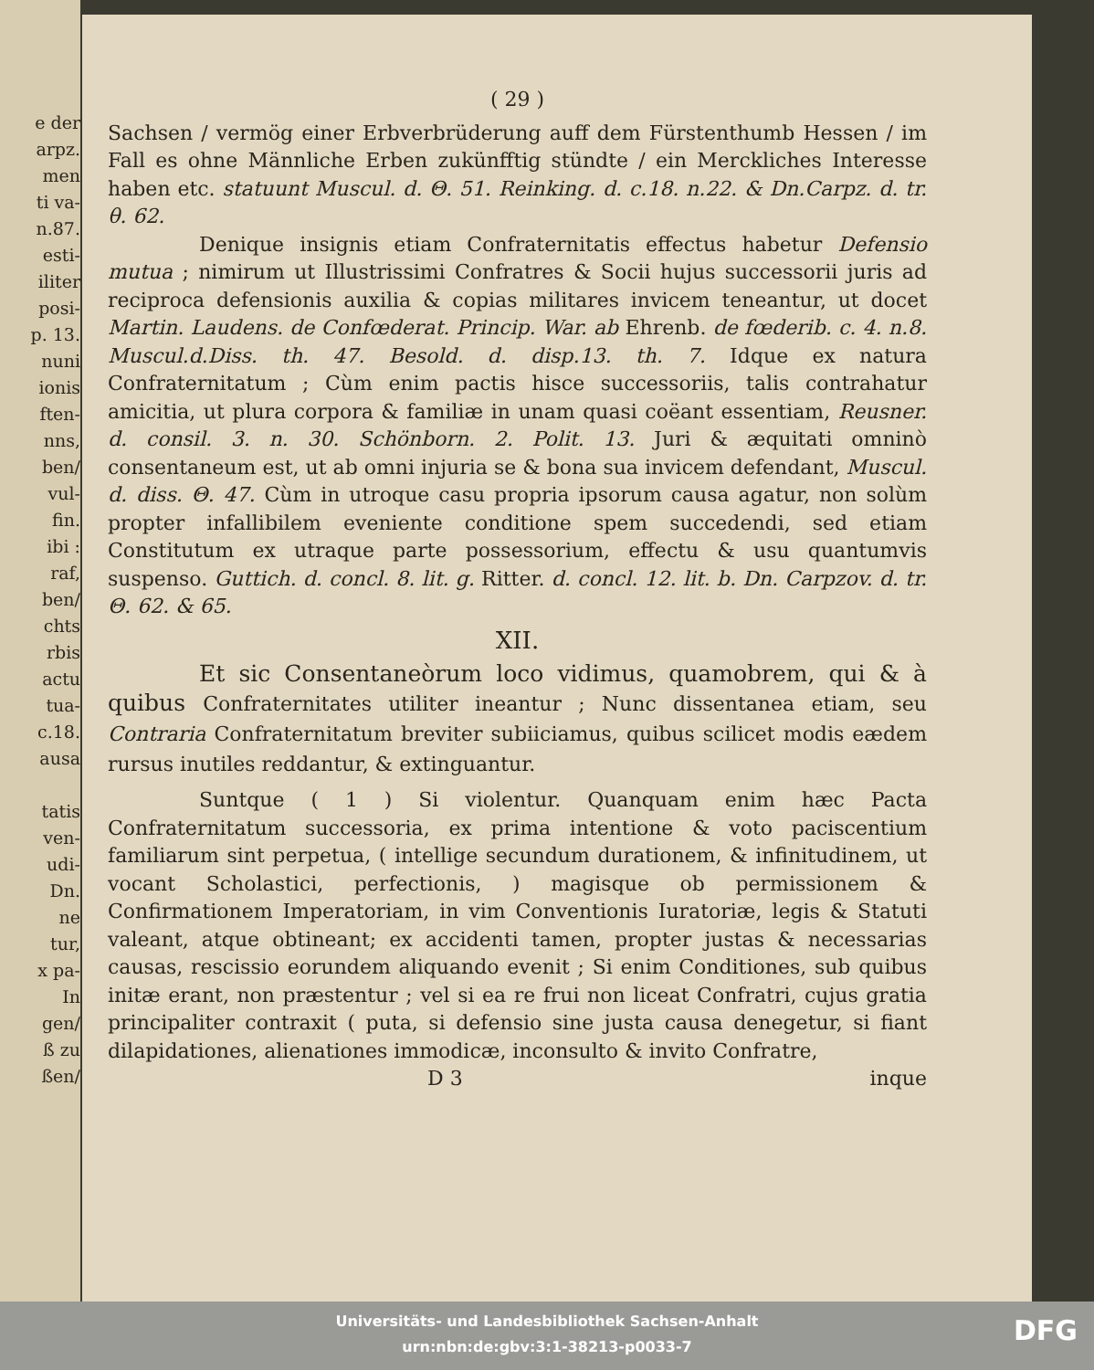e der
arpz.
men
ti va-
n.87.
esti-
iliter
posi-
p. 13.
nuni
ionis
ften-
nns,
ben/
vul-
fin.
ibi :
raf,
ben/
chts
rbis
actu
tua-
c.18.
ausa
tatis
ven-
udi-
Dn.
ne
tur,
x pa-
In
gen/
ß zu
ßen/
( 29 )
Sachsen / vermög einer Erbverbrüderung auff dem Fürstenthumb Hessen / im Fall es ohne Männliche Erben zukünfftig stündte / ein Merckliches Interesse haben etc. statuunt Muscul. d. Θ. 51. Reinking. d. c.18. n.22. & Dn.Carpz. d. tr. θ. 62.
Denique insignis etiam Confraternitatis effectus habetur Defensio mutua ; nimirum ut Illustrissimi Confratres & Socii hujus successorii juris ad reciproca defensionis auxilia & copias militares invicem teneantur, ut docet Martin. Laudens. de Confœderat. Princip. War. ab Ehrenb. de fœderib. c. 4. n.8. Muscul.d.Diss. th. 47. Besold. d. disp.13. th. 7. Idque ex natura Confraternitatum ; Cùm enim pactis hisce successoriis, talis contrahatur amicitia, ut plura corpora & familiæ in unam quasi coëant essentiam, Reusner. d. consil. 3. n. 30. Schönborn. 2. Polit. 13. Juri & æquitati omninò consentaneum est, ut ab omni injuria se & bona sua invicem defendant, Muscul. d. diss. Θ. 47. Cùm in utroque casu propria ipsorum causa agatur, non solùm propter infallibilem eveniente conditione spem succedendi, sed etiam Constitutum ex utraque parte possessorium, effectu & usu quantumvis suspenso. Guttich. d. concl. 8. lit. g. Ritter. d. concl. 12. lit. b. Dn. Carpzov. d. tr. Θ. 62. & 65.
XII.
Et sic Consentaneòrum loco vidimus, quamobrem, qui & à quibus Confraternitates utiliter ineantur ; Nunc dissentanea etiam, seu Contraria Confraternitatum breviter subiiciamus, quibus scilicet modis eædem rursus inutiles reddantur, & extinguantur.
Suntque ( 1 ) Si violentur. Quanquam enim hæc Pacta Confraternitatum successoria, ex prima intentione & voto paciscentium familiarum sint perpetua, ( intellige secundum durationem, & infinitudinem, ut vocant Scholastici, perfectionis, ) magisque ob permissionem & Confirmationem Imperatoriam, in vim Conventionis Iuratoriæ, legis & Statuti valeant, atque obtineant; ex accidenti tamen, propter justas & necessarias causas, rescissio eorundem aliquando evenit ; Si enim Conditiones, sub quibus initæ erant, non præstentur ; vel si ea re frui non liceat Confratri, cujus gratia principaliter contraxit ( puta, si defensio sine justa causa denegetur, si fiant dilapidationes, alienationes immodicæ, inconsulto & invito Confratre,
D 3 inque
Universitäts- und Landesbibliothek Sachsen-Anhalt
urn:nbn:de:gbv:3:1-38213-p0033-7
DFG